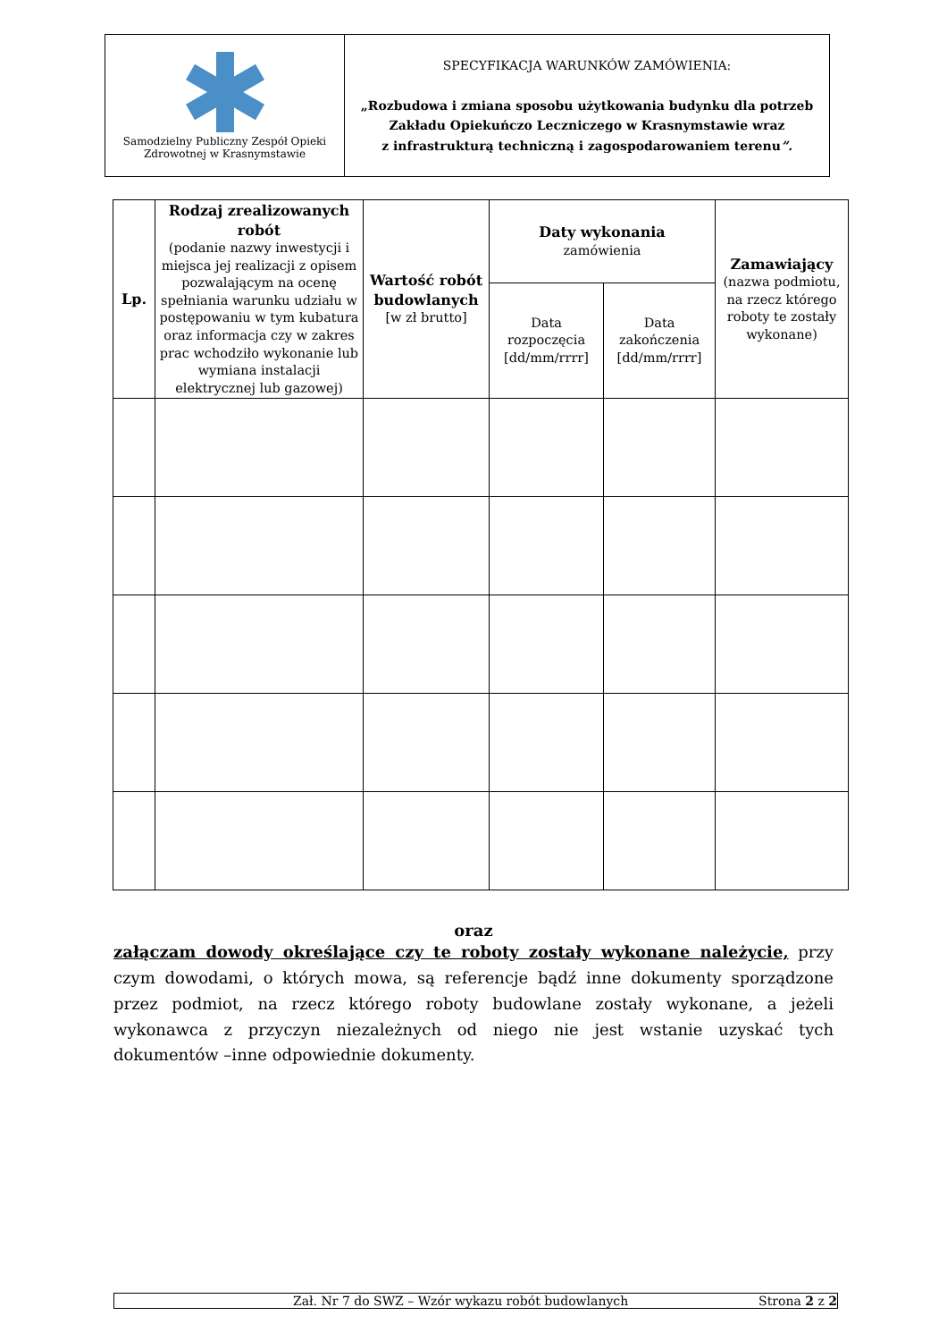| Samodzielny Publiczny Zespół Opieki Zdrowotnej w Krasnymstawie | SPECYFIKACJA WARUNKÓW ZAMÓWIENIA: „Rozbudowa i zmiana sposobu użytkowania budynku dla potrzeb Zakładu Opiekuńczo Leczniczego w Krasnymstawie wraz z infrastrukturą techniczną i zagospodarowaniem terenu ”. |
| Lp. | Rodzaj zrealizowanych robót (podanie nazwy inwestycji i miejsca jej realizacji z opisem pozwalającym na ocenę spełniania warunku udziału w postępowaniu w tym kubatura oraz informacja czy w zakres prac wchodziło wykonanie lub wymiana instalacji elektrycznej lub gazowej) | Wartość robót budowlanych [w zł brutto] | Daty wykonania zamówienia | | Zamawiający (nazwa podmiotu, na rzecz którego roboty te zostały wykonane) |
| --- | --- | --- | --- | --- | --- |
| | | | Data rozpoczęcia [dd/mm/rrrr] | Data zakończenia [dd/mm/rrrr] | |
oraz
załączam dowody określające czy te roboty zostały wykonane należycie, przy czym dowodami, o których mowa, są referencje bądź inne dokumenty sporządzone przez podmiot, na rzecz którego roboty budowlane zostały wykonane, a jeżeli wykonawca z przyczyn niezależnych od niego nie jest wstanie uzyskać tych dokumentów –inne odpowiednie dokumenty.
Zał. Nr 7 do SWZ – Wzór wykazu robót budowlanych Strona 2 z 2